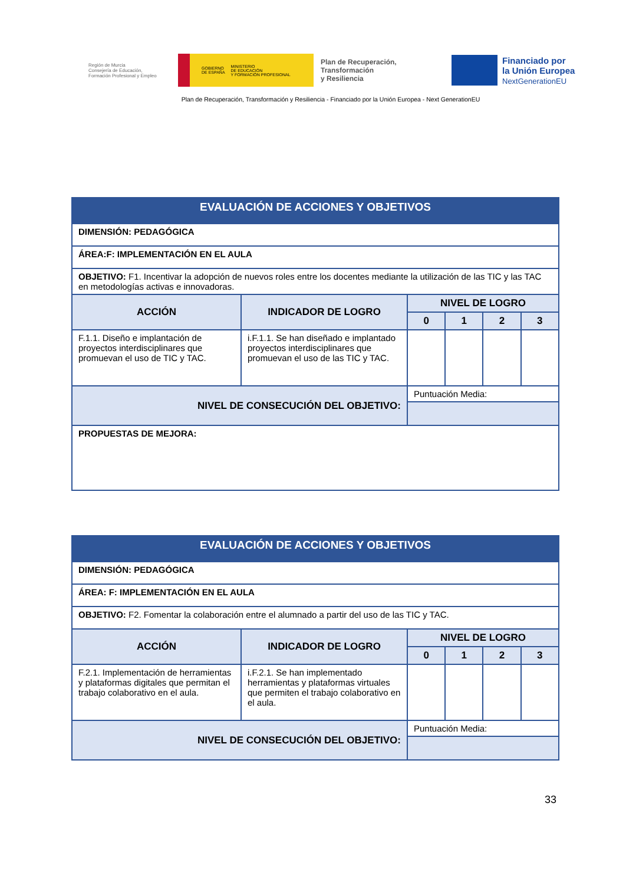Región de Murcia
Consejería de Educación,
Formación Profesional y Empleo
GOBIERNO
DE ESPAÑA MINISTERIO
DE EDUCACIÓN
Y FORMACIÓN PROFESIONAL
Plan de Recuperación,
Transformación
y Resiliencia
Financiado por
la Unión Europea
NextGenerationEU
Plan de Recuperación, Transformación y Resiliencia - Financiado por la Unión Europea - Next GenerationEU
| EVALUACIÓN DE ACCIONES Y OBJETIVOS | | | | | |
| DIMENSIÓN: PEDAGÓGICA | | | | | |
| ÁREA:F: IMPLEMENTACIÓN EN EL AULA | | | | | |
| OBJETIVO: F1. Incentivar la adopción de nuevos roles entre los docentes mediante la utilización de las TIC y las TAC en metodologías activas e innovadoras. | | | | | |
| ACCIÓN | INDICADOR DE LOGRO | NIVEL DE LOGRO | | | |
| | | 0 | 1 | 2 | 3 |
| F.1.1. Diseño e implantación de proyectos interdisciplinares que promuevan el uso de TIC y TAC. | i.F.1.1. Se han diseñado e implantado proyectos interdisciplinares que promuevan el uso de las TIC y TAC. | | | | |
| NIVEL DE CONSECUCIÓN DEL OBJETIVO: | | Puntuación Media: | | | |
| PROPUESTAS DE MEJORA: | | | | | |
| EVALUACIÓN DE ACCIONES Y OBJETIVOS | | | | | |
| DIMENSIÓN: PEDAGÓGICA | | | | | |
| ÁREA: F: IMPLEMENTACIÓN EN EL AULA | | | | | |
| OBJETIVO: F2. Fomentar la colaboración entre el alumnado a partir del uso de las TIC y TAC. | | | | | |
| ACCIÓN | INDICADOR DE LOGRO | NIVEL DE LOGRO | | | |
| | | 0 | 1 | 2 | 3 |
| F.2.1. Implementación de herramientas y plataformas digitales que permitan el trabajo colaborativo en el aula. | i.F.2.1. Se han implementado herramientas y plataformas virtuales que permiten el trabajo colaborativo en el aula. | | | | |
| NIVEL DE CONSECUCIÓN DEL OBJETIVO: | | Puntuación Media: | | | |
33